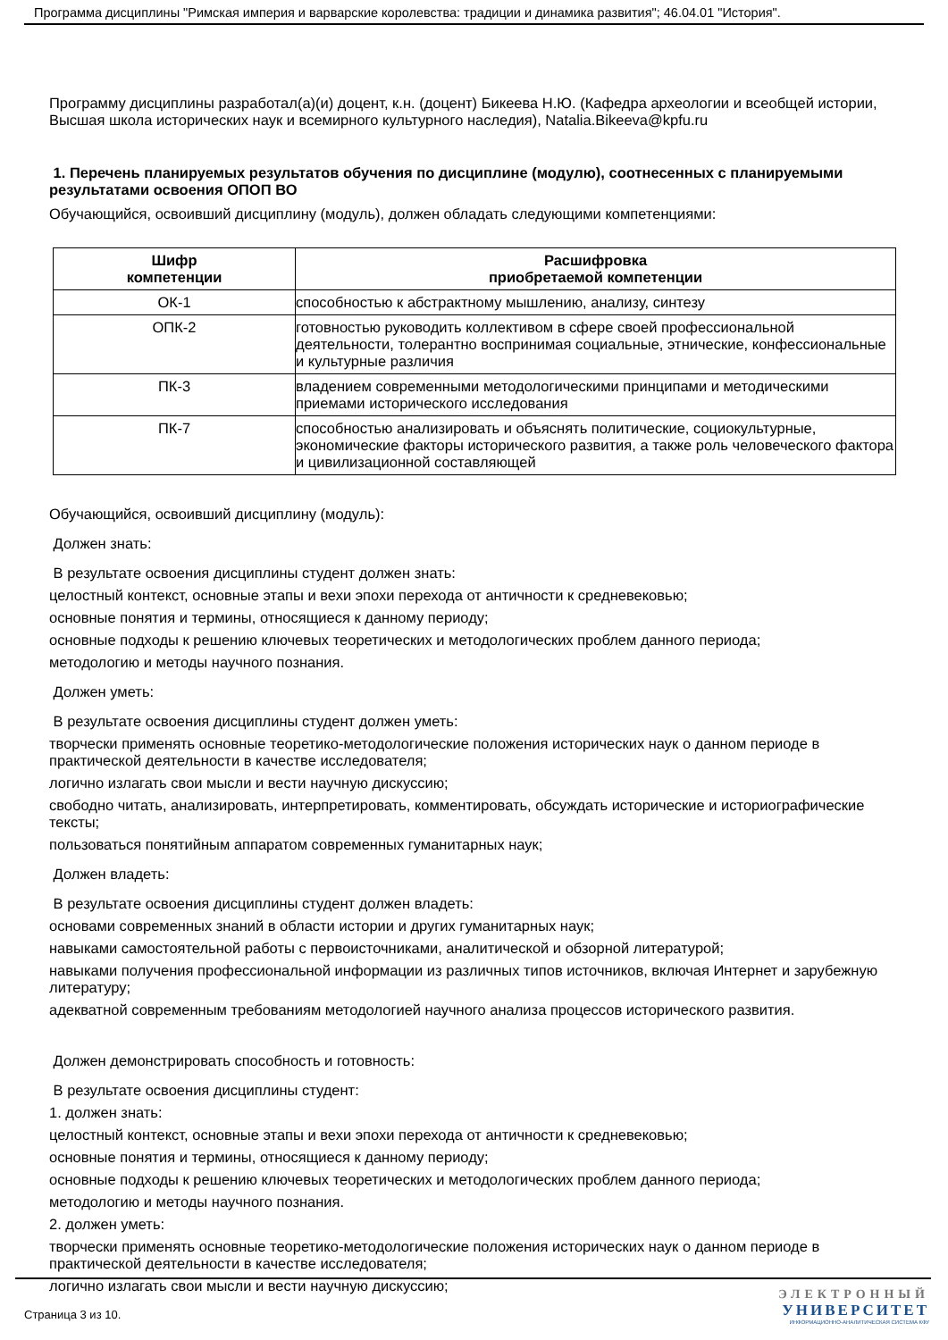Программа дисциплины "Римская империя и варварские королевства: традиции и динамика развития"; 46.04.01 "История".
Программу дисциплины разработал(а)(и) доцент, к.н. (доцент) Бикеева Н.Ю. (Кафедра археологии и всеобщей истории, Высшая школа исторических наук и всемирного культурного наследия), Natalia.Bikeeva@kpfu.ru
1. Перечень планируемых результатов обучения по дисциплине (модулю), соотнесенных с планируемыми результатами освоения ОПОП ВО
Обучающийся, освоивший дисциплину (модуль), должен обладать следующими компетенциями:
| Шифр компетенции | Расшифровка приобретаемой компетенции |
| --- | --- |
| ОК-1 | способностью к абстрактному мышлению, анализу, синтезу |
| ОПК-2 | готовностью руководить коллективом в сфере своей профессиональной деятельности, толерантно воспринимая социальные, этнические, конфессиональные и культурные различия |
| ПК-3 | владением современными методологическими принципами и методическими приемами исторического исследования |
| ПК-7 | способностью анализировать и объяснять политические, социокультурные, экономические факторы исторического развития, а также роль человеческого фактора и цивилизационной составляющей |
Обучающийся, освоивший дисциплину (модуль):
Должен знать:
В результате освоения дисциплины студент должен знать:
целостный контекст, основные этапы и вехи эпохи перехода от античности к средневековью;
основные понятия и термины, относящиеся к данному периоду;
основные подходы к решению ключевых теоретических и методологических проблем данного периода;
методологию и методы научного познания.
Должен уметь:
В результате освоения дисциплины студент должен уметь:
творчески применять основные теоретико-методологические положения исторических наук о данном периоде в практической деятельности в качестве исследователя;
логично излагать свои мысли и вести научную дискуссию;
свободно читать, анализировать, интерпретировать, комментировать, обсуждать исторические и историографические тексты;
пользоваться понятийным аппаратом современных гуманитарных наук;
Должен владеть:
В результате освоения дисциплины студент должен владеть:
основами современных знаний в области истории и других гуманитарных наук;
навыками самостоятельной работы с первоисточниками, аналитической и обзорной литературой;
навыками получения профессиональной информации из различных типов источников, включая Интернет и зарубежную литературу;
адекватной современным требованиям методологией научного анализа процессов исторического развития.
Должен демонстрировать способность и готовность:
В результате освоения дисциплины студент:
1. должен знать:
целостный контекст, основные этапы и вехи эпохи перехода от античности к средневековью;
основные понятия и термины, относящиеся к данному периоду;
основные подходы к решению ключевых теоретических и методологических проблем данного периода;
методологию и методы научного познания.
2. должен уметь:
творчески применять основные теоретико-методологические положения исторических наук о данном периоде в практической деятельности в качестве исследователя;
логично излагать свои мысли и вести научную дискуссию;
Страница 3 из 10.
ЭЛЕКТРОННЫЙ
УНИВЕРСИТЕТ
ИНФОРМАЦИОННО-АНАЛИТИЧЕСКАЯ СИСТЕМА КФУ